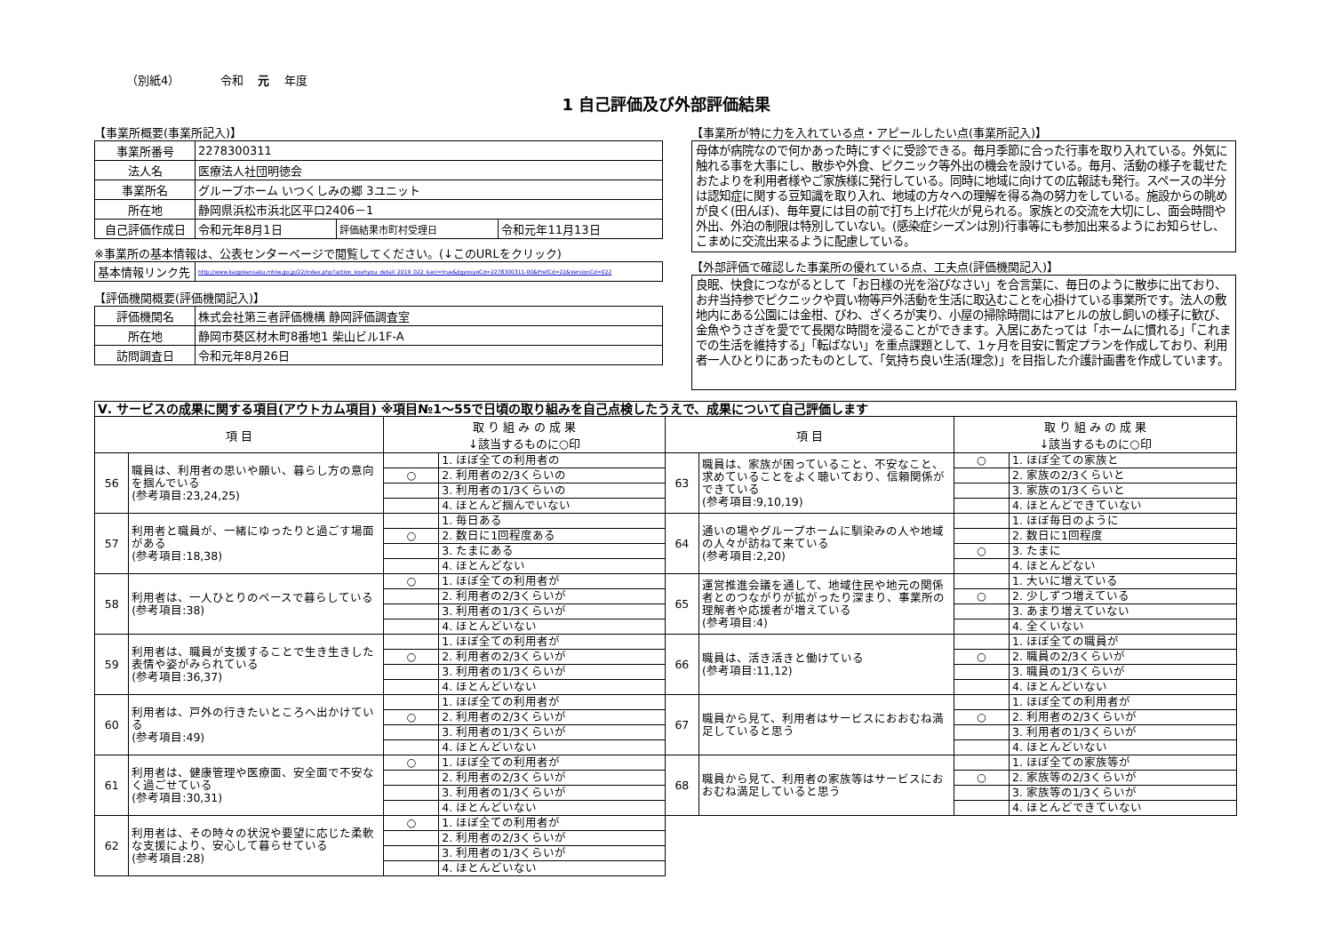（別紙4） 令和 元 年度
1 自己評価及び外部評価結果
【事業所概要(事業所記入)】
| 事業所番号 | 2278300311 | | |
| 法人名 | 医療法人社団明徳会 | | |
| 事業所名 | グループホーム いつくしみの郷 3ユニット | | |
| 所在地 | 静岡県浜松市浜北区平口2406－1 | | |
| 自己評価作成日 | 令和元年8月1日 | 評価結果市町村受理日 | 令和元年11月13日 |
※事業所の基本情報は、公表センターページで閲覧してください。(↓このURLをクリック)
| 基本情報リンク先 | http://www.kaigokensaku.mhlw.go.jp/22/index.php?action_kouhyou_detail_2019_022_kani=true&JigyosyoCd=2278300311-00&PrefCd=22&VersionCd=022 |
【評価機関概要(評価機関記入)】
| 評価機関名 | 株式会社第三者評価機構 静岡評価調査室 |
| 所在地 | 静岡市葵区材木町8番地1 柴山ビル1F-A |
| 訪問調査日 | 令和元年8月26日 |
【事業所が特に力を入れている点・アピールしたい点(事業所記入)】
母体が病院なので何かあった時にすぐに受診できる。毎月季節に合った行事を取り入れている。外気に触れる事を大事にし、散歩や外食、ピクニック等外出の機会を設けている。毎月、活動の様子を載せたおたよりを利用者様やご家族様に発行している。同時に地域に向けての広報誌も発行。スペースの半分は認知症に関する豆知識を取り入れ、地域の方々への理解を得る為の努力をしている。施設からの眺めが良く(田んぼ)、毎年夏には目の前で打ち上げ花火が見られる。家族との交流を大切にし、面会時間や外出、外泊の制限は特別していない。(感染症シーズンは別)行事等にも参加出来るようにお知らせし、こまめに交流出来るように配慮している。
【外部評価で確認した事業所の優れている点、工夫点(評価機関記入)】
良眠、快食につながるとして「お日様の光を浴びなさい」を合言葉に、毎日のように散歩に出ており、お弁当持参でピクニックや買い物等戸外活動を生活に取込むことを心掛けている事業所です。法人の敷地内にある公園には金柑、びわ、ざくろが実り、小屋の掃除時間にはアヒルの放し飼いの様子に歓び、金魚やうさぎを愛でて長閑な時間を浸ることができます。入居にあたっては「ホームに慣れる」「これまでの生活を維持する」「転ばない」を重点課題として、1ヶ月を目安に暫定プランを作成しており、利用者一人ひとりにあったものとして、「気持ち良い生活(理念)」を目指した介護計画書を作成しています。
| Ⅴ. サービスの成果に関する項目(アウトカム項目) ※項目№1～55で日頃の取り組みを自己点検したうえで、成果について自己評価します | | | | | | | |
| 項 目 | | 取 り 組 み の 成 果 ↓該当するものに○印 | | 項 目 | | 取 り 組 み の 成 果 ↓該当するものに○印 | |
| 56 | 職員は、利用者の思いや願い、暮らし方の意向を掴んでいる (参考項目:23,24,25) | | 1. ほぼ全ての利用者の | 63 | 職員は、家族が困っていること、不安なこと、求めていることをよく聴いており、信頼関係ができている (参考項目:9,10,19) | ○ | 1. ほぼ全ての家族と |
| | | ○ | 2. 利用者の2/3くらいの | | | | 2. 家族の2/3くらいと |
| | | | 3. 利用者の1/3くらいの | | | | 3. 家族の1/3くらいと |
| | | | 4. ほとんど掴んでいない | | | | 4. ほとんどできていない |
| 57 | 利用者と職員が、一緒にゆったりと過ごす場面がある (参考項目:18,38) | | 1. 毎日ある | 64 | 通いの場やグループホームに馴染みの人や地域の人々が訪ねて来ている (参考項目:2,20) | | 1. ほぼ毎日のように |
| | | ○ | 2. 数日に1回程度ある | | | | 2. 数日に1回程度 |
| | | | 3. たまにある | | | ○ | 3. たまに |
| | | | 4. ほとんどない | | | | 4. ほとんどない |
| 58 | 利用者は、一人ひとりのペースで暮らしている (参考項目:38) | ○ | 1. ほぼ全ての利用者が | 65 | 運営推進会議を通して、地域住民や地元の関係者とのつながりが拡がったり深まり、事業所の理解者や応援者が増えている (参考項目:4) | | 1. 大いに増えている |
| | | | 2. 利用者の2/3くらいが | | | ○ | 2. 少しずつ増えている |
| | | | 3. 利用者の1/3くらいが | | | | 3. あまり増えていない |
| | | | 4. ほとんどいない | | | | 4. 全くいない |
| 59 | 利用者は、職員が支援することで生き生きした表情や姿がみられている (参考項目:36,37) | | 1. ほぼ全ての利用者が | 66 | 職員は、活き活きと働けている (参考項目:11,12) | | 1. ほぼ全ての職員が |
| | | ○ | 2. 利用者の2/3くらいが | | | ○ | 2. 職員の2/3くらいが |
| | | | 3. 利用者の1/3くらいが | | | | 3. 職員の1/3くらいが |
| | | | 4. ほとんどいない | | | | 4. ほとんどいない |
| 60 | 利用者は、戸外の行きたいところへ出かけている (参考項目:49) | | 1. ほぼ全ての利用者が | 67 | 職員から見て、利用者はサービスにおおむね満足していると思う | | 1. ほぼ全ての利用者が |
| | | ○ | 2. 利用者の2/3くらいが | | | ○ | 2. 利用者の2/3くらいが |
| | | | 3. 利用者の1/3くらいが | | | | 3. 利用者の1/3くらいが |
| | | | 4. ほとんどいない | | | | 4. ほとんどいない |
| 61 | 利用者は、健康管理や医療面、安全面で不安なく過ごせている (参考項目:30,31) | ○ | 1. ほぼ全ての利用者が | 68 | 職員から見て、利用者の家族等はサービスにおおむね満足していると思う | | 1. ほぼ全ての家族等が |
| | | | 2. 利用者の2/3くらいが | | | ○ | 2. 家族等の2/3くらいが |
| | | | 3. 利用者の1/3くらいが | | | | 3. 家族等の1/3くらいが |
| | | | 4. ほとんどいない | | | | 4. ほとんどできていない |
| 62 | 利用者は、その時々の状況や要望に応じた柔軟な支援により、安心して暮らせている (参考項目:28) | ○ | 1. ほぼ全ての利用者が | | | | |
| | | | 2. 利用者の2/3くらいが | | | | |
| | | | 3. 利用者の1/3くらいが | | | | |
| | | | 4. ほとんどいない | | | | |